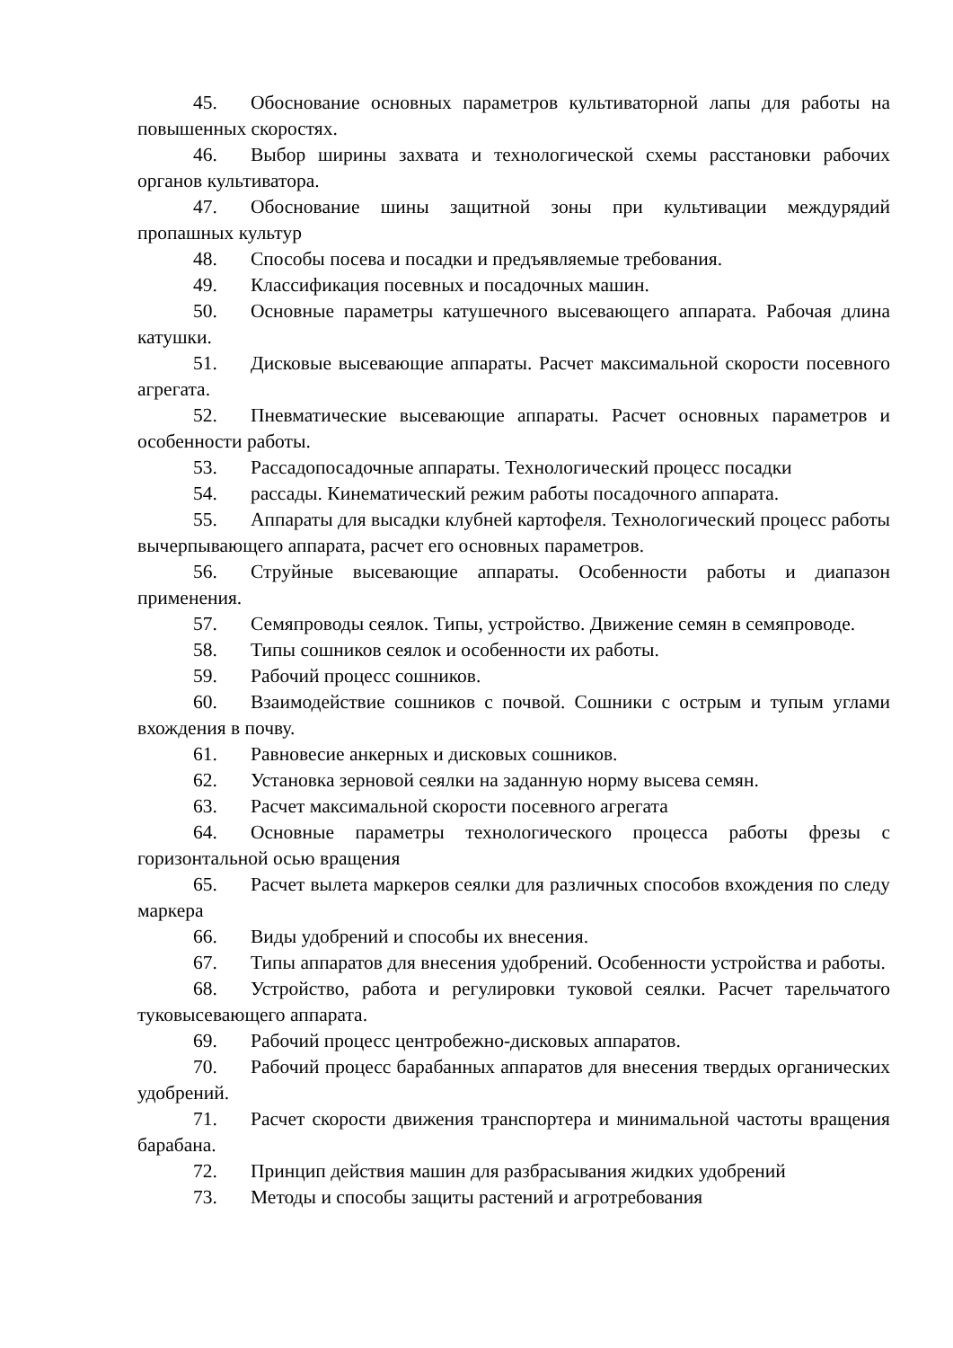45. Обоснование основных параметров культиваторной лапы для работы на повышенных скоростях.
46. Выбор ширины захвата и технологической схемы расстановки рабочих органов культиватора.
47. Обоснование шины защитной зоны при культивации междурядий пропашных культур
48. Способы посева и посадки и предъявляемые требования.
49. Классификация посевных и посадочных машин.
50. Основные параметры катушечного высевающего аппарата. Рабочая длина катушки.
51. Дисковые высевающие аппараты. Расчет максимальной скорости посевного агрегата.
52. Пневматические высевающие аппараты. Расчет основных параметров и особенности работы.
53. Рассадопосадочные аппараты. Технологический процесс посадки
54. рассады. Кинематический режим работы посадочного аппарата.
55. Аппараты для высадки клубней картофеля. Технологический процесс работы вычерпывающего аппарата, расчет его основных параметров.
56. Струйные высевающие аппараты. Особенности работы и диапазон применения.
57. Семяпроводы сеялок. Типы, устройство. Движение семян в семяпроводе.
58. Типы сошников сеялок и особенности их работы.
59. Рабочий процесс сошников.
60. Взаимодействие сошников с почвой. Сошники с острым и тупым углами вхождения в почву.
61. Равновесие анкерных и дисковых сошников.
62. Установка зерновой сеялки на заданную норму высева семян.
63. Расчет максимальной скорости посевного агрегата
64. Основные параметры технологического процесса работы фрезы с горизонтальной осью вращения
65. Расчет вылета маркеров сеялки для различных способов вхождения по следу маркера
66. Виды удобрений и способы их внесения.
67. Типы аппаратов для внесения удобрений. Особенности устройства и работы.
68. Устройство, работа и регулировки туковой сеялки. Расчет тарельчатого туковысевающего аппарата.
69. Рабочий процесс центробежно-дисковых аппаратов.
70. Рабочий процесс барабанных аппаратов для внесения твердых органических удобрений.
71. Расчет скорости движения транспортера и минимальной частоты вращения барабана.
72. Принцип действия машин для разбрасывания жидких удобрений
73. Методы и способы защиты растений и агротребования